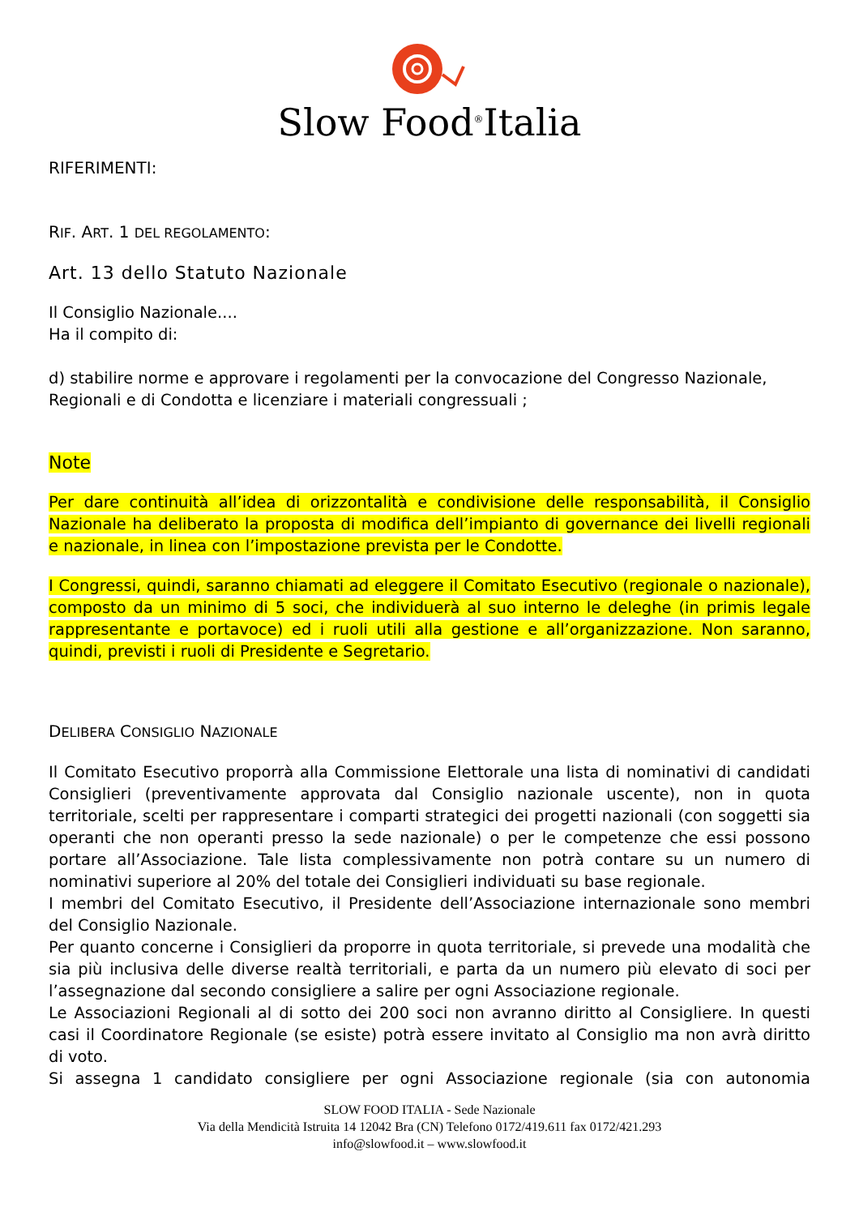Slow Food<sup>®</sup>Italia
RIFERIMENTI:
RIF. ART. 1 DEL REGOLAMENTO:
Art. 13 dello Statuto Nazionale
Il Consiglio Nazionale....
Ha il compito di:
d) stabilire norme e approvare i regolamenti per la convocazione del Congresso Nazionale, Regionali e di Condotta e licenziare i materiali congressuali ;
Note
Per dare continuità all’idea di orizzontalità e condivisione delle responsabilità, il Consiglio Nazionale ha deliberato la proposta di modifica dell’impianto di governance dei livelli regionali e nazionale, in linea con l’impostazione prevista per le Condotte.
I Congressi, quindi, saranno chiamati ad eleggere il Comitato Esecutivo (regionale o nazionale), composto da un minimo di 5 soci, che individuerà al suo interno le deleghe (in primis legale rappresentante e portavoce) ed i ruoli utili alla gestione e all’organizzazione. Non saranno, quindi, previsti i ruoli di Presidente e Segretario.
DELIBERA CONSIGLIO NAZIONALE
Il Comitato Esecutivo proporrà alla Commissione Elettorale una lista di nominativi di candidati Consiglieri (preventivamente approvata dal Consiglio nazionale uscente), non in quota territoriale, scelti per rappresentare i comparti strategici dei progetti nazionali (con soggetti sia operanti che non operanti presso la sede nazionale) o per le competenze che essi possono portare all’Associazione. Tale lista complessivamente non potrà contare su un numero di nominativi superiore al 20% del totale dei Consiglieri individuati su base regionale.
I membri del Comitato Esecutivo, il Presidente dell’Associazione internazionale sono membri del Consiglio Nazionale.
Per quanto concerne i Consiglieri da proporre in quota territoriale, si prevede una modalità che sia più inclusiva delle diverse realtà territoriali, e parta da un numero più elevato di soci per l’assegnazione dal secondo consigliere a salire per ogni Associazione regionale.
Le Associazioni Regionali al di sotto dei 200 soci non avranno diritto al Consigliere. In questi casi il Coordinatore Regionale (se esiste) potrà essere invitato al Consiglio ma non avrà diritto di voto.
Si assegna 1 candidato consigliere per ogni Associazione regionale (sia con autonomia
SLOW FOOD ITALIA - Sede Nazionale
Via della Mendicità Istruita 14 12042 Bra (CN) Telefono 0172/419.611 fax 0172/421.293
info@slowfood.it – www.slowfood.it